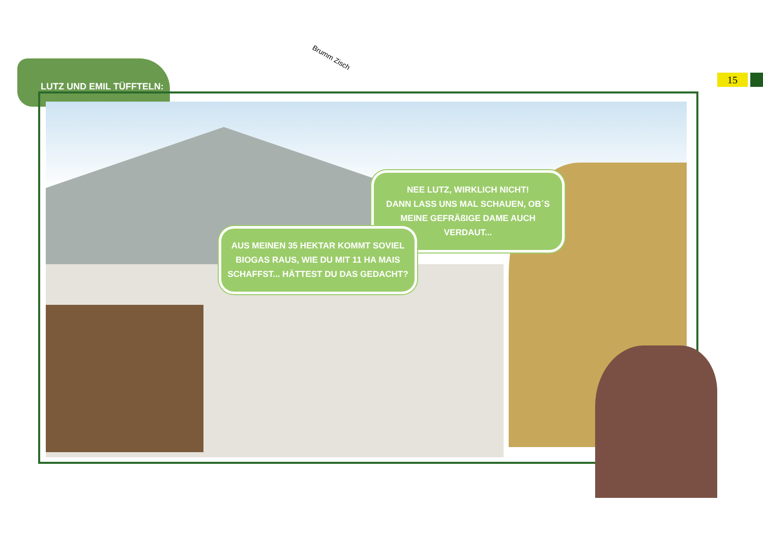LUTZ UND EMIL TÜFFTELN:
15
Brumm Zisch
NEE LUTZ, WIRKLICH NICHT!
DANN LASS UNS MAL SCHAUEN, OB´S MEINE GEFRÄßIGE DAME AUCH VERDAUT...
AUS MEINEN 35 HEKTAR KOMMT SOVIEL BIOGAS RAUS, WIE DU MIT 11 HA MAIS SCHAFFST... HÄTTEST DU DAS GEDACHT?